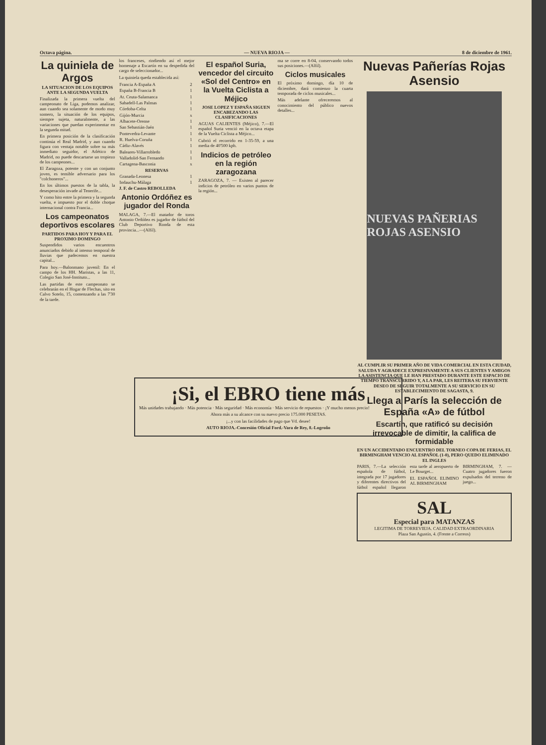Octava página. — NUEVA RIOJA — 8 de diciembre de 1961.
La quiniela de Argos
LA SITUACION DE LOS EQUIPOS ANTE LA SEGUNDA VUELTA
Finalizada la primera vuelta del campeonato de Liga, podemos analizar, aun cuando sea solamente de modo muy somero, la situación de los equipos, siempre sujeta, naturalmente, a las variaciones que puedan experimentar en la segunda mitad.
En primera posición de la clasificación continúa el Real Madrid, y aun cuando figura con ventaja notable sobre su más inmediato seguidor, el Atlético de Madrid, no puede descartarse un tropiezo de los campeones...
El Zaragoza, potente y con un conjunto joven, es temible adversario para los "colchoneros"...
En los últimos puestos de la tabla, la desesperación invade al Tenerife...
Y como hito entre la primera y la segunda vuelta, e impuesto por el doble choque internacional contra Francia...
Los campeonatos deportivos escolares
PARTIDOS PARA HOY Y PARA EL PROXIMO DOMINGO
Suspendidos varios encuentros anunciados debido al intenso temporal de lluvias que padecemos en nuestra capital...
Para hoy.—Balonmano juvenil: En el campo de los HH. Maristas, a las 11, Colegio San José-Instituto...
Las partidas de este campeonato se celebrarán en el Hogar de Flechas, sito en Calvo Sotelo, 15, comenzando a las 7'30 de la tarde.
los franceses, rindiendo así el mejor homenaje a Escartín en su despedida del cargo de seleccionador...
La quiniela queda establecida así:
| Francia A-España A | 2 |
| España B-Francia B | 1 |
| At. Ceuta-Salamanca | 1 |
| Sabadell-Las Palmas | 1 |
| Córdoba-Celta | 1 |
| Gijón-Murcia | x |
| Albacete-Orense | 1 |
| San Sebastián-Jaén | 1 |
| Pontevedra-Levante | 1 |
| R. Huelva-Coruña | 1 |
| Cádiz-Alavés | 1 |
| Baleares-Villarrobledo | 1 |
| Valladolid-San Fernando | 1 |
| Cartagena-Basconia | x |
| RESERVAS | |
| Granada-Leonesa | 1 |
| Indauchu-Málaga | 1 |
J. F. de Castro REBOLLEDA
Antonio Ordóñez es jugador del Ronda
MALAGA, 7.—El matador de toros Antonio Ordóñez es jugador de fútbol del Club Deportivo Ronda de esta provincia...—(Alfil).
El español Suria, vencedor del circuito «Sol del Centro» en la Vuelta Ciclista a Méjico
JOSE LOPEZ Y ESPAÑA SIGUEN ENCABEZANDO LAS CLASIFICACIONES
AGUAS CALIENTES (Méjico), 7.—El español Suria venció en la octava etapa de la Vuelta Ciclista a Méjico...
Cubrió el recorrido en 1-35-59, a una media de 40'500 kph.
Indicios de petróleo en la región zaragozana
ZARAGOZA, 7. — Existen al parecer indicios de petróleo en varios puntos de la región...
ma se corre en 8-04, conservando todos sus posiciones.—(Alfil).
Ciclos musicales
El próximo domingo, día 10 de diciembre, dará comienzo la cuarta temporada de ciclos musicales...
Más adelante ofreceremos al conocimiento del público nuevos detalles...
Nuevas Pañerías Rojas Asensio
NUEVAS PAÑERIAS ROJAS ASENSIO
AL CUMPLIR SU PRIMER AÑO DE VIDA COMERCIAL EN ESTA CIUDAD, SALUDA Y AGRADECE EXPRESIVAMENTE A SUS CLIENTES Y AMIGOS LA ASISTENCIA QUE LE HAN PRESTADO DURANTE ESTE ESPACIO DE TIEMPO TRANSCURRIDO Y, A LA PAR, LES REITERA SU FERVIENTE DESEO DE SEGUIR TOTALMENTE A SU SERVICIO EN SU ESTABLECIMIENTO DE SAGASTA, 9.
Llega a París la selección de España «A» de fútbol
Escartín, que ratificó su decisión irrevocable de dimitir, la califica de formidable
EN UN ACCIDENTADO ENCUENTRO DEL TORNEO COPA DE FERIAS, EL BIRMINGHAM VENCIO AL ESPAÑOL (1-0), PERO QUEDO ELIMINADO EL INGLES
PARIS, 7.—La selección española de fútbol, integrada por 17 jugadores y diferentes directivos del fútbol español llegaron esta tarde al aeropuerto de Le Bourget...
EL ESPAÑOL ELIMINO AL BIRMINGHAM
BIRMINGHAM, 7. — Cuatro jugadores fueron expulsados del terreno de juego...
SAL
Especial para MATANZAS
LEGITIMA DE TORREVIEJA. CALIDAD EXTRAORDINARIA
Plaza San Agustín, 4. (Frente a Correos)
¡Si, el EBRO tiene más
Más unidades trabajando · Más potencia · Más seguridad · Más economía · Más servicio de repuestos · ¡Y mucho menos precio!
Ahora más a su alcance con su nuevo precio 175.000 PESETAS.
¡...y con las facilidades de pago que Vd. desee!
AUTO RIOJA.-Concesión Oficial Ford.-Vara de Rey, 8.-Logroño